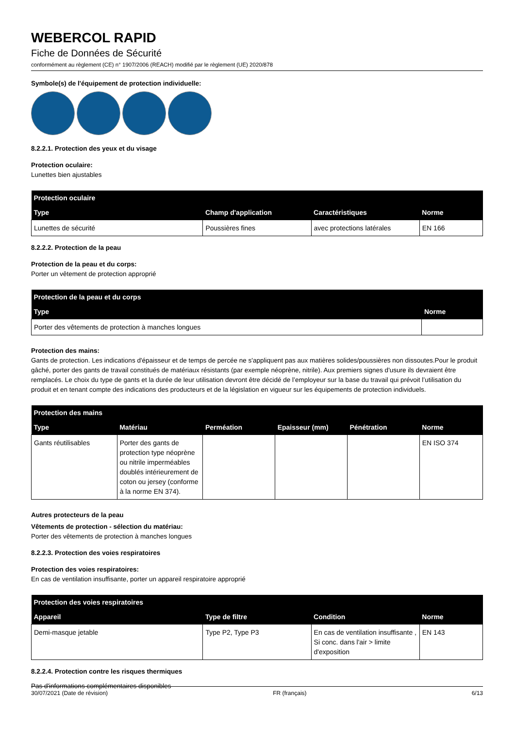WEBERCOL RAPID
Fiche de Données de Sécurité
conformément au règlement (CE) n° 1907/2006 (REACH) modifié par le règlement (UE) 2020/878
Symbole(s) de l'équipement de protection individuelle:
8.2.2.1. Protection des yeux et du visage
Protection oculaire:
Lunettes bien ajustables
| Protection oculaire | | | |
| --- | --- | --- | --- |
| Type | Champ d'application | Caractéristiques | Norme |
| Lunettes de sécurité | Poussières fines | avec protections latérales | EN 166 |
8.2.2.2. Protection de la peau
Protection de la peau et du corps:
Porter un vêtement de protection approprié
| Protection de la peau et du corps | |
| --- | --- |
| Type | Norme |
| Porter des vêtements de protection à manches longues | |
Protection des mains:
Gants de protection. Les indications d'épaisseur et de temps de percée ne s'appliquent pas aux matières solides/poussières non dissoutes.Pour le produit gâché, porter des gants de travail constitués de matériaux résistants (par exemple néoprène, nitrile). Aux premiers signes d'usure ils devraient être remplacés. Le choix du type de gants et la durée de leur utilisation devront être décidé de l’employeur sur la base du travail qui prévoit l’utilisation du produit et en tenant compte des indications des producteurs et de la législation en vigueur sur les équipements de protection individuels.
| Protection des mains | | | | | |
| --- | --- | --- | --- | --- | --- |
| Type | Matériau | Perméation | Epaisseur (mm) | Pénétration | Norme |
| Gants réutilisables | Porter des gants de protection type néoprène ou nitrile imperméables doublés intérieurement de coton ou jersey (conforme à la norme EN 374). | | | | EN ISO 374 |
Autres protecteurs de la peau
Vêtements de protection - sélection du matériau:
Porter des vêtements de protection à manches longues
8.2.2.3. Protection des voies respiratoires
Protection des voies respiratoires:
En cas de ventilation insuffisante, porter un appareil respiratoire approprié
| Protection des voies respiratoires | | | |
| --- | --- | --- | --- |
| Appareil | Type de filtre | Condition | Norme |
| Demi-masque jetable | Type P2, Type P3 | En cas de ventilation insuffisante , Si conc. dans l'air > limite d'exposition | EN 143 |
8.2.2.4. Protection contre les risques thermiques
Pas d'informations complémentaires disponibles
30/07/2021 (Date de révision) FR (français) 6/13